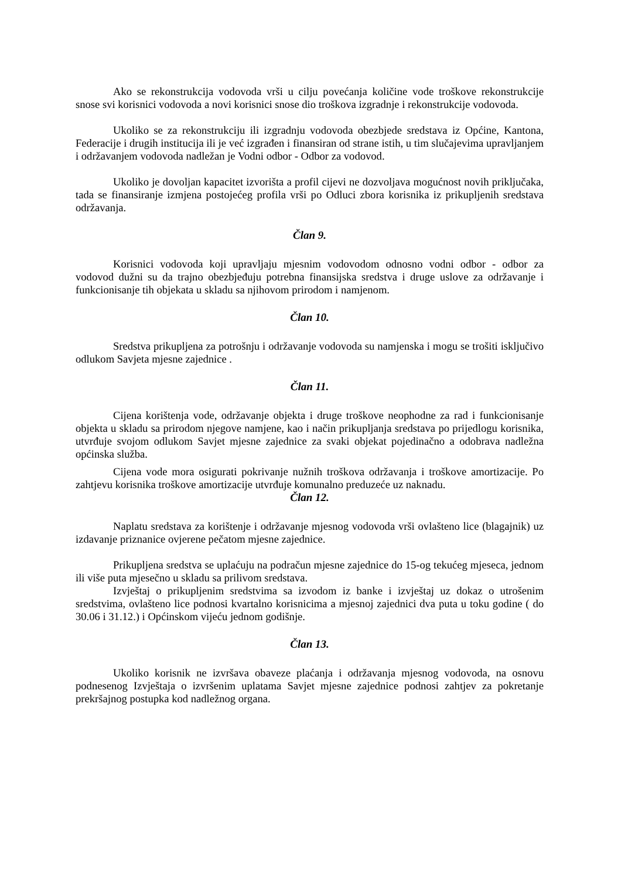Ako se rekonstrukcija vodovoda vrši u cilju povećanja količine vode troškove rekonstrukcije snose svi korisnici vodovoda a novi korisnici snose dio troškova izgradnje i rekonstrukcije vodovoda.
Ukoliko se za rekonstrukciju ili izgradnju vodovoda obezbjede sredstava iz Općine, Kantona, Federacije i drugih institucija ili je već izgrađen i finansiran od strane istih, u tim slučajevima upravljanjem i održavanjem vodovoda nadležan je Vodni odbor - Odbor za vodovod.
Ukoliko je dovoljan kapacitet izvorišta a profil cijevi ne dozvoljava mogućnost novih priključaka, tada se finansiranje izmjena postojećeg profila vrši po Odluci zbora korisnika iz prikupljenih sredstava održavanja.
Član 9.
Korisnici vodovoda koji upravljaju mjesnim vodovodom odnosno vodni odbor - odbor za vodovod dužni su da trajno obezbjeđuju potrebna finansijska sredstva i druge uslove za održavanje i funkcionisanje tih objekata u skladu sa njihovom prirodom i namjenom.
Član 10.
Sredstva prikupljena za potrošnju i održavanje vodovoda su namjenska i mogu se trošiti isključivo odlukom Savjeta mjesne zajednice .
Član 11.
Cijena korištenja vode, održavanje objekta i druge troškove neophodne za rad i funkcionisanje objekta u skladu sa prirodom njegove namjene, kao i način prikupljanja sredstava po prijedlogu korisnika, utvrđuje svojom odlukom Savjet mjesne zajednice za svaki objekat pojedinačno a odobrava nadležna općinska služba.
Cijena vode mora osigurati pokrivanje nužnih troškova održavanja i troškove amortizacije. Po zahtjevu korisnika troškove amortizacije utvrđuje komunalno preduzeće uz naknadu.
Član 12.
Naplatu sredstava za korištenje i održavanje mjesnog vodovoda vrši ovlašteno lice (blagajnik) uz izdavanje priznanice ovjerene pečatom mjesne zajednice.
Prikupljena sredstva se uplaćuju na podračun mjesne zajednice do 15-og tekućeg mjeseca, jednom ili više puta mjesečno u skladu sa prilivom sredstava.
Izvještaj o prikupljenim sredstvima sa izvodom iz banke i izvještaj uz dokaz o utrošenim sredstvima, ovlašteno lice podnosi kvartalno korisnicima a mjesnoj zajednici dva puta u toku godine ( do 30.06 i 31.12.) i Općinskom vijeću jednom godišnje.
Član 13.
Ukoliko korisnik ne izvršava obaveze plaćanja i održavanja mjesnog vodovoda, na osnovu podnesenog Izvještaja o izvršenim uplatama Savjet mjesne zajednice podnosi zahtjev za pokretanje prekršajnog postupka kod nadležnog organa.